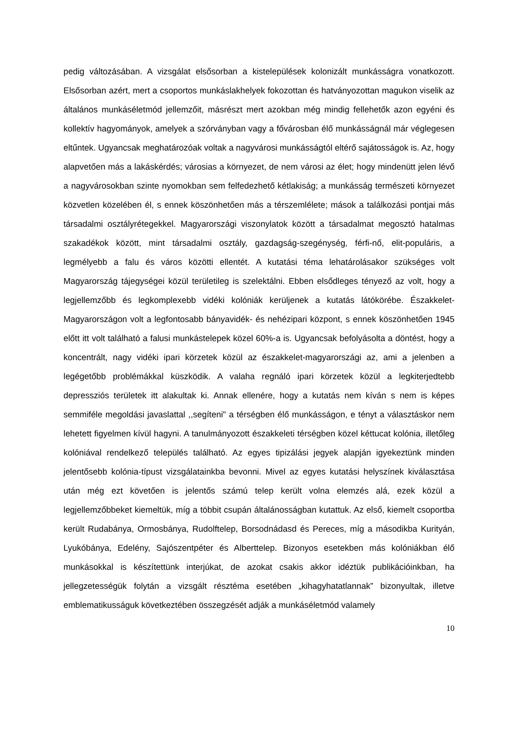pedig változásában. A vizsgálat elsősorban a kistelepülések kolonizált munkásságra vonatkozott. Elsősorban azért, mert a csoportos munkáslakhelyek fokozottan és hatványozottan magukon viselik az általános munkáséletmód jellemzőit, másrészt mert azokban még mindig fellehetők azon egyéni és kollektív hagyományok, amelyek a szórványban vagy a fővárosban élő munkásságnál már véglegesen eltűntek. Ugyancsak meghatározóak voltak a nagyvárosi munkásságtól eltérő sajátosságok is. Az, hogy alapvetően más a lakáskérdés; városias a környezet, de nem városi az élet; hogy mindenütt jelen lévő a nagyvárosokban szinte nyomokban sem felfedezhető kétlakiság; a munkásság természeti környezet közvetlen közelében él, s ennek köszönhetően más a térszemlélete; mások a találkozási pontjai más társadalmi osztályrétegekkel. Magyarországi viszonylatok között a társadalmat megosztó hatalmas szakadékok között, mint társadalmi osztály, gazdagság-szegénység, férfi-nő, elit-populáris, a legmélyebb a falu és város közötti ellentét. A kutatási téma lehatárolásakor szükséges volt Magyarország tájegységei közül területileg is szelektálni. Ebben elsődleges tényező az volt, hogy a legjellemzőbb és legkomplexebb vidéki kolóniák kerüljenek a kutatás látókörébe. Északkelet-Magyarországon volt a legfontosabb bányavidék- és nehézipari központ, s ennek köszönhetően 1945 előtt itt volt található a falusi munkástelepek közel 60%-a is. Ugyancsak befolyásolta a döntést, hogy a koncentrált, nagy vidéki ipari körzetek közül az északkelet-magyarországi az, ami a jelenben a legégetőbb problémákkal küszködik. A valaha regnáló ipari körzetek közül a legkiterjedtebb depressziós területek itt alakultak ki. Annak ellenére, hogy a kutatás nem kíván s nem is képes semmiféle megoldási javaslattal ,,segíteni" a térségben élő munkásságon, e tényt a választáskor nem lehetett figyelmen kívül hagyni. A tanulmányozott északkeleti térségben közel kéttucat kolónia, illetőleg kolóniával rendelkező település található. Az egyes tipizálási jegyek alapján igyekeztünk minden jelentősebb kolónia-típust vizsgálatainkba bevonni. Mivel az egyes kutatási helyszínek kiválasztása után még ezt követően is jelentős számú telep került volna elemzés alá, ezek közül a legjellemzőbbeket kiemeltük, míg a többit csupán általánosságban kutattuk. Az első, kiemelt csoportba került Rudabánya, Ormosbánya, Rudolftelep, Borsodnádasd és Pereces, míg a másodikba Kurityán, Lyukóbánya, Edelény, Sajószentpéter és Alberttelep. Bizonyos esetekben más kolóniákban élő munkásokkal is készítettünk interjúkat, de azokat csakis akkor idéztük publikációinkban, ha jellegzetességük folytán a vizsgált résztéma esetében „kihagyhatatlannak” bizonyultak, illetve emblematikusságuk következtében összegzését adják a munkáséletmód valamely
10